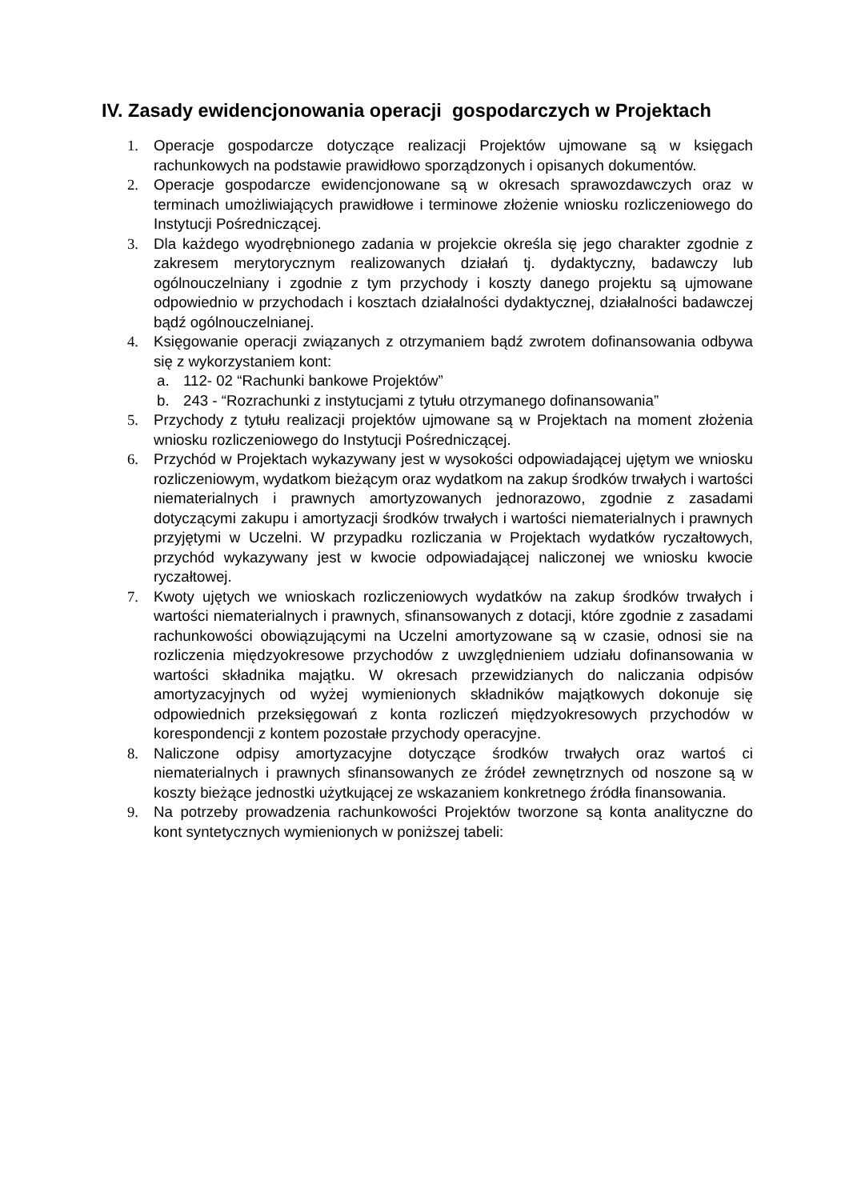IV. Zasady ewidencjonowania operacji gospodarczych w Projektach
1. Operacje gospodarcze dotyczące realizacji Projektów ujmowane są w księgach rachunkowych na podstawie prawidłowo sporządzonych i opisanych dokumentów.
2. Operacje gospodarcze ewidencjonowane są w okresach sprawozdawczych oraz w terminach umożliwiających prawidłowe i terminowe złożenie wniosku rozliczeniowego do Instytucji Pośredniczącej.
3. Dla każdego wyodrębnionego zadania w projekcie określa się jego charakter zgodnie z zakresem merytorycznym realizowanych działań tj. dydaktyczny, badawczy lub ogólnouczelniany i zgodnie z tym przychody i koszty danego projektu są ujmowane odpowiednio w przychodach i kosztach działalności dydaktycznej, działalności badawczej bądź ogólnouczelnianej.
4. Księgowanie operacji związanych z otrzymaniem bądź zwrotem dofinansowania odbywa się z wykorzystaniem kont:
a. 112- 02 “Rachunki bankowe Projektów”
b. 243 - “Rozrachunki z instytucjami z tytułu otrzymanego dofinansowania”
5. Przychody z tytułu realizacji projektów ujmowane są w Projektach na moment złożenia wniosku rozliczeniowego do Instytucji Pośredniczącej.
6. Przychód w Projektach wykazywany jest w wysokości odpowiadającej ujętym we wniosku rozliczeniowym, wydatkom bieżącym oraz wydatkom na zakup środków trwałych i wartości niematerialnych i prawnych amortyzowanych jednorazowo, zgodnie z zasadami dotyczącymi zakupu i amortyzacji środków trwałych i wartości niematerialnych i prawnych przyjętymi w Uczelni. W przypadku rozliczania w Projektach wydatków ryczałtowych, przychód wykazywany jest w kwocie odpowiadającej naliczonej we wniosku kwocie ryczałtowej.
7. Kwoty ujętych we wnioskach rozliczeniowych wydatków na zakup środków trwałych i wartości niematerialnych i prawnych, sfinansowanych z dotacji, które zgodnie z zasadami rachunkowości obowiązującymi na Uczelni amortyzowane są w czasie, odnosi sie na rozliczenia międzyokresowe przychodów z uwzględnieniem udziału dofinansowania w wartości składnika majątku. W okresach przewidzianych do naliczania odpisów amortyzacyjnych od wyżej wymienionych składników majątkowych dokonuje się odpowiednich przeksięgowań z konta rozliczeń międzyokresowych przychodów w korespondencji z kontem pozostałe przychody operacyjne.
8. Naliczone odpisy amortyzacyjne dotyczące środków trwałych oraz wartoś ci niematerialnych i prawnych sfinansowanych ze źródeł zewnętrznych od noszone są w koszty bieżące jednostki użytkującej ze wskazaniem konkretnego źródła finansowania.
9. Na potrzeby prowadzenia rachunkowości Projektów tworzone są konta analityczne do kont syntetycznych wymienionych w poniższej tabeli: